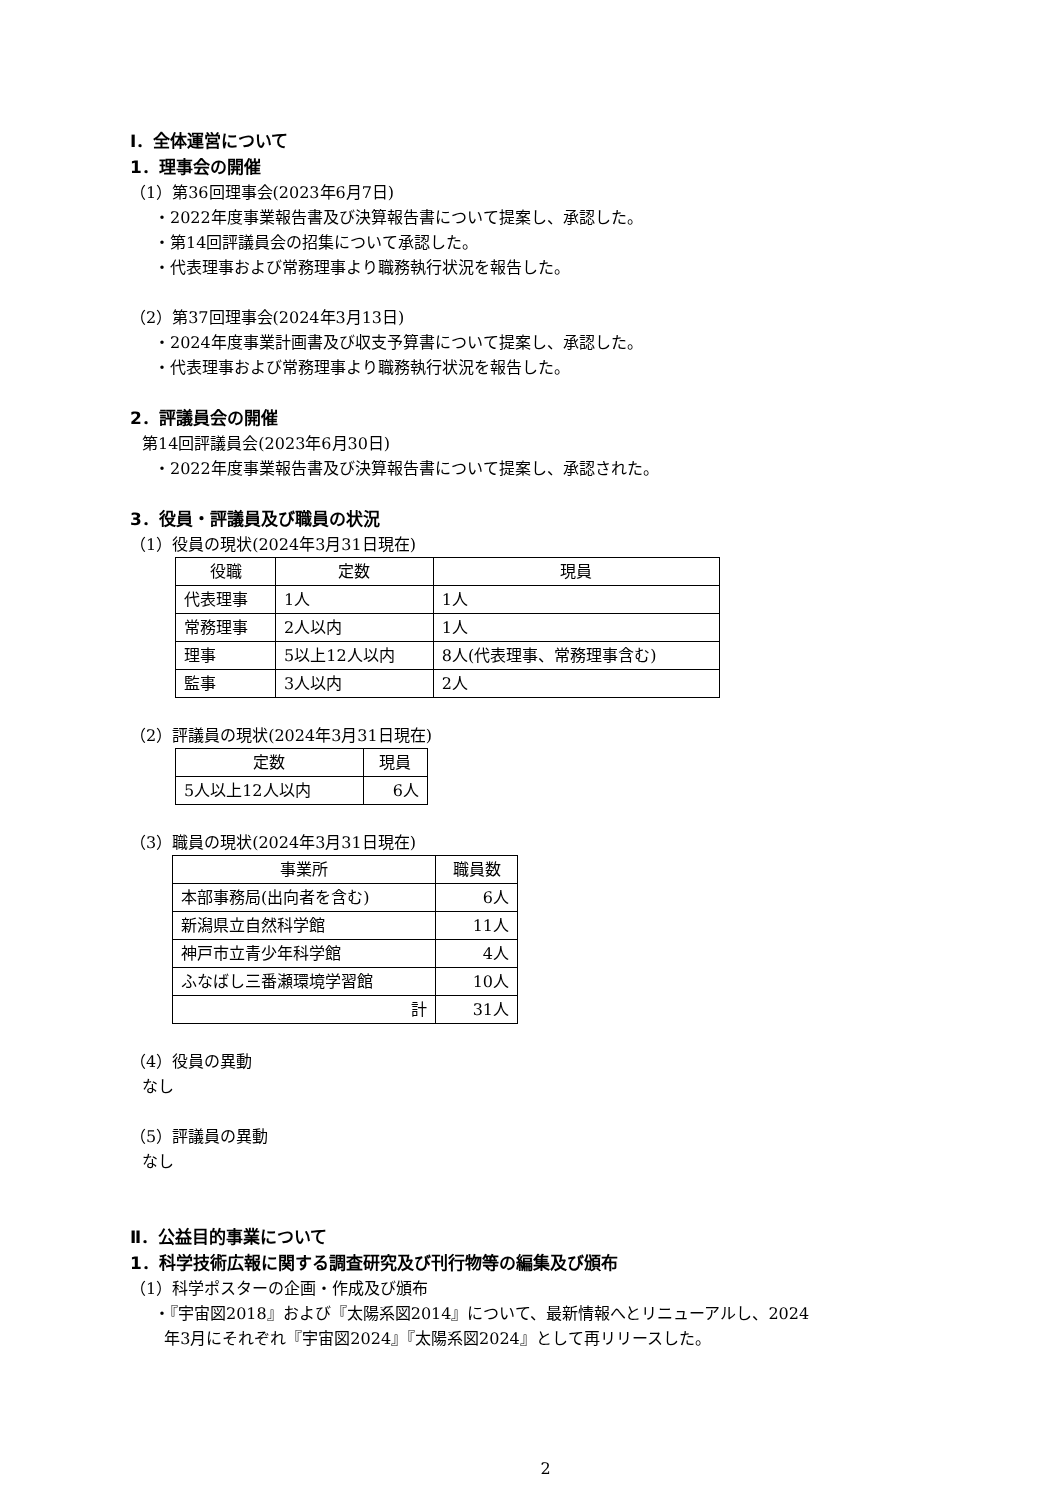Ⅰ．全体運営について
1．理事会の開催
（1）第36回理事会(2023年6月7日)
・2022年度事業報告書及び決算報告書について提案し、承認した。
・第14回評議員会の招集について承認した。
・代表理事および常務理事より職務執行状況を報告した。
（2）第37回理事会(2024年3月13日)
・2024年度事業計画書及び収支予算書について提案し、承認した。
・代表理事および常務理事より職務執行状況を報告した。
2．評議員会の開催
第14回評議員会(2023年6月30日)
・2022年度事業報告書及び決算報告書について提案し、承認された。
3．役員・評議員及び職員の状況
（1）役員の現状(2024年3月31日現在)
| 役職 | 定数 | 現員 |
| --- | --- | --- |
| 代表理事 | 1人 | 1人 |
| 常務理事 | 2人以内 | 1人 |
| 理事 | 5以上12人以内 | 8人(代表理事、常務理事含む) |
| 監事 | 3人以内 | 2人 |
（2）評議員の現状(2024年3月31日現在)
| 定数 | 現員 |
| --- | --- |
| 5人以上12人以内 | 6人 |
（3）職員の現状(2024年3月31日現在)
| 事業所 | 職員数 |
| --- | --- |
| 本部事務局(出向者を含む) | 6人 |
| 新潟県立自然科学館 | 11人 |
| 神戸市立青少年科学館 | 4人 |
| ふなばし三番瀬環境学習館 | 10人 |
| 計 | 31人 |
（4）役員の異動
なし
（5）評議員の異動
なし
Ⅱ．公益目的事業について
1．科学技術広報に関する調査研究及び刊行物等の編集及び頒布
（1）科学ポスターの企画・作成及び頒布
・『宇宙図2018』および『太陽系図2014』について、最新情報へとリニューアルし、2024
年3月にそれぞれ『宇宙図2024』『太陽系図2024』として再リリースした。
2